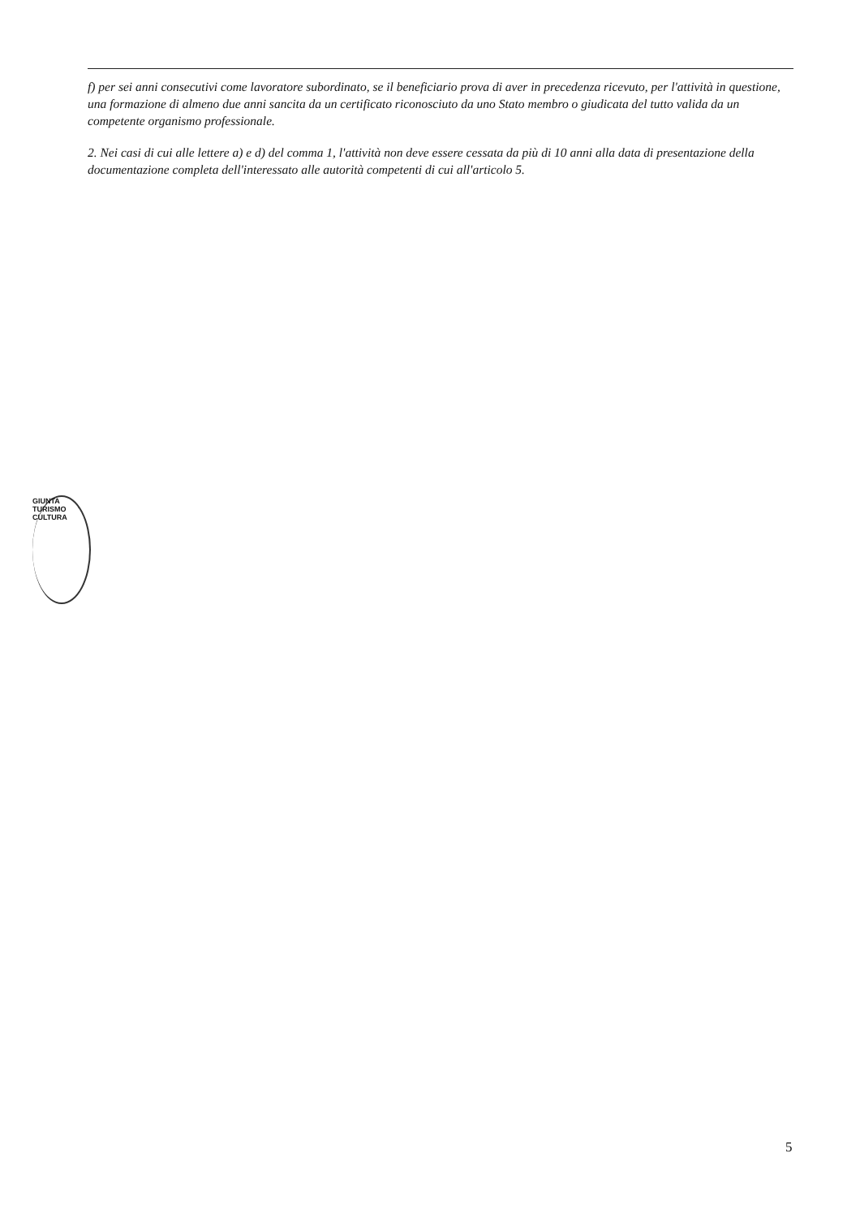f) per sei anni consecutivi come lavoratore subordinato, se il beneficiario prova di aver in precedenza ricevuto, per l'attività in questione, una formazione di almeno due anni sancita da un certificato riconosciuto da uno Stato membro o giudicata del tutto valida da un competente organismo professionale.
2. Nei casi di cui alle lettere a) e d) del comma 1, l'attività non deve essere cessata da più di 10 anni alla data di presentazione della documentazione completa dell'interessato alle autorità competenti di cui all'articolo 5.
GIUNTA TURISMO CULTURA
5